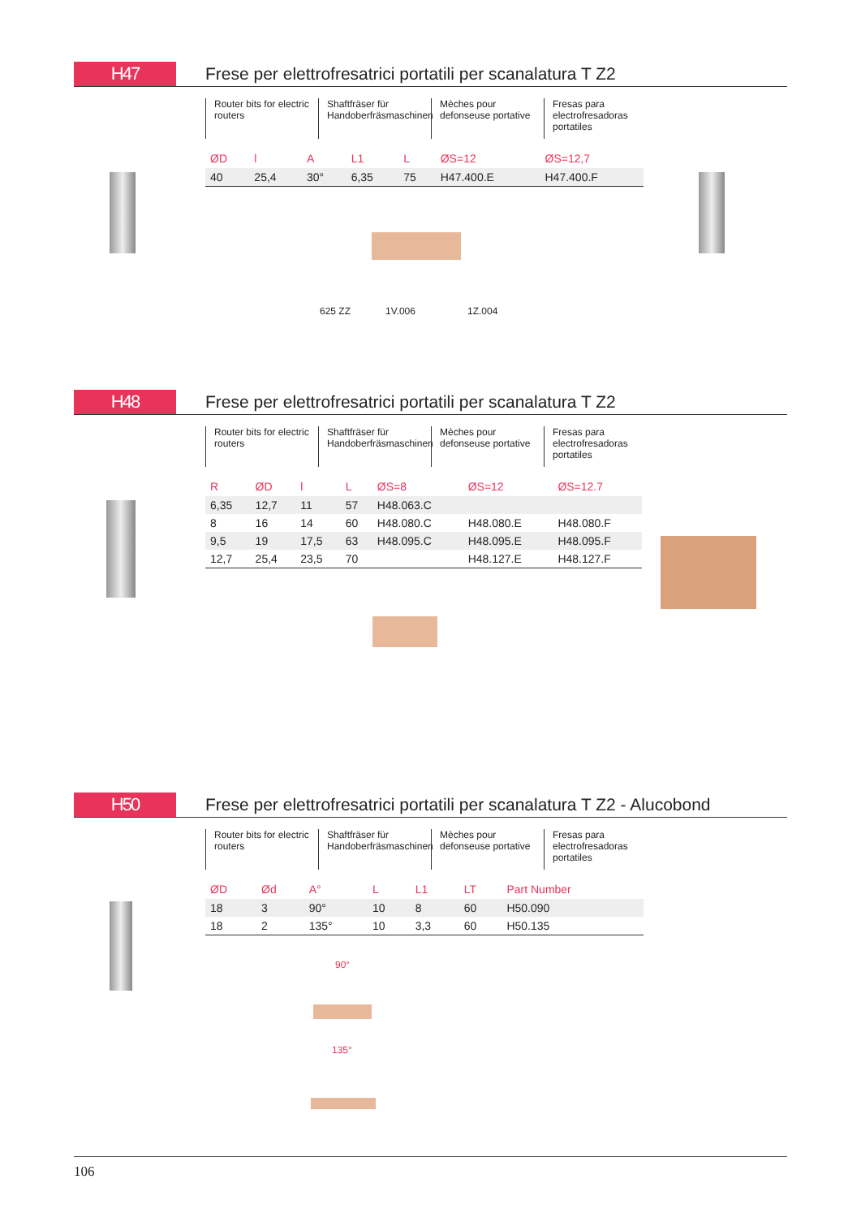H47
Frese per elettrofresatrici portatili per scanalatura T Z2
Router bits for electric routers
Shaftfräser für Handoberfräsmaschinen
Mèches pour defonseuse portative
Fresas para electrofresadoras portatiles
| ØD | l | A | L1 | L | ØS=12 | ØS=12,7 |
| --- | --- | --- | --- | --- | --- | --- |
| 40 | 25,4 | 30° | 6,35 | 75 | H47.400.E | H47.400.F |
625 ZZ 1V.006 1Z.004
H48
Frese per elettrofresatrici portatili per scanalatura T Z2
Router bits for electric routers
Shaftfräser für Handoberfräsmaschinen
Mèches pour defonseuse portative
Fresas para electrofresadoras portatiles
| R | ØD | l | L | ØS=8 | ØS=12 | ØS=12.7 |
| --- | --- | --- | --- | --- | --- | --- |
| 6,35 | 12,7 | 11 | 57 | H48.063.C | | |
| 8 | 16 | 14 | 60 | H48.080.C | H48.080.E | H48.080.F |
| 9,5 | 19 | 17,5 | 63 | H48.095.C | H48.095.E | H48.095.F |
| 12,7 | 25,4 | 23,5 | 70 | | H48.127.E | H48.127.F |
H50
Frese per elettrofresatrici portatili per scanalatura T Z2 - Alucobond
Router bits for electric routers
Shaftfräser für Handoberfräsmaschinen
Mèches pour defonseuse portative
Fresas para electrofresadoras portatiles
| ØD | Ød | A° | L | L1 | LT | Part Number |
| --- | --- | --- | --- | --- | --- | --- |
| 18 | 3 | 90° | 10 | 8 | 60 | H50.090 |
| 18 | 2 | 135° | 10 | 3,3 | 60 | H50.135 |
90°
135°
106